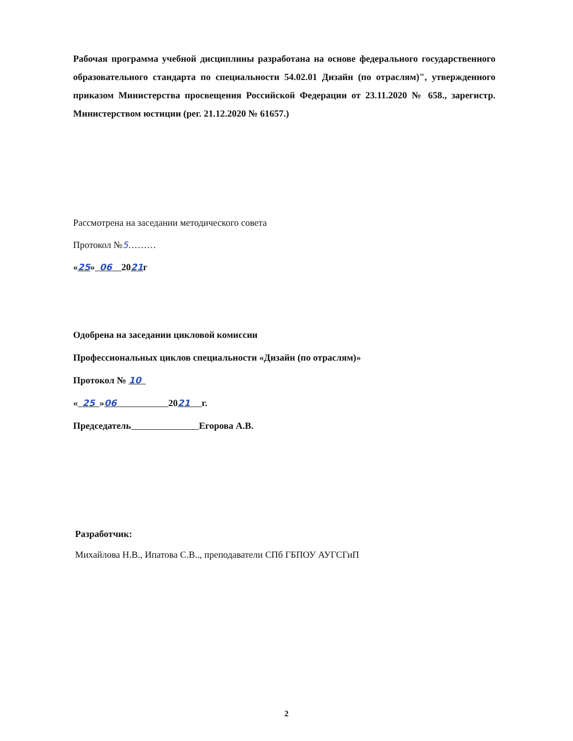Рабочая программа учебной дисциплины разработана на основе федерального государственного образовательного стандарта по специальности 54.02.01 Дизайн (по отраслям)", утвержденного приказом Министерства просвещения Российской Федерации от 23.11.2020 № 658., зарегистр. Министерством юстиции (рег. 21.12.2020 № 61657.)
Рассмотрена на заседании методического совета
Протокол №5………
«25» 06 2021г
Одобрена на заседании цикловой комиссии
Профессиональных циклов специальности «Дизайн (по отраслям)»
Протокол № 10
« 25 »06 2021 г.
Председатель Егорова А.В.
Разработчик:
Михайлова Н.В., Ипатова С.В.., преподаватели СПб ГБПОУ АУГСГиП
2